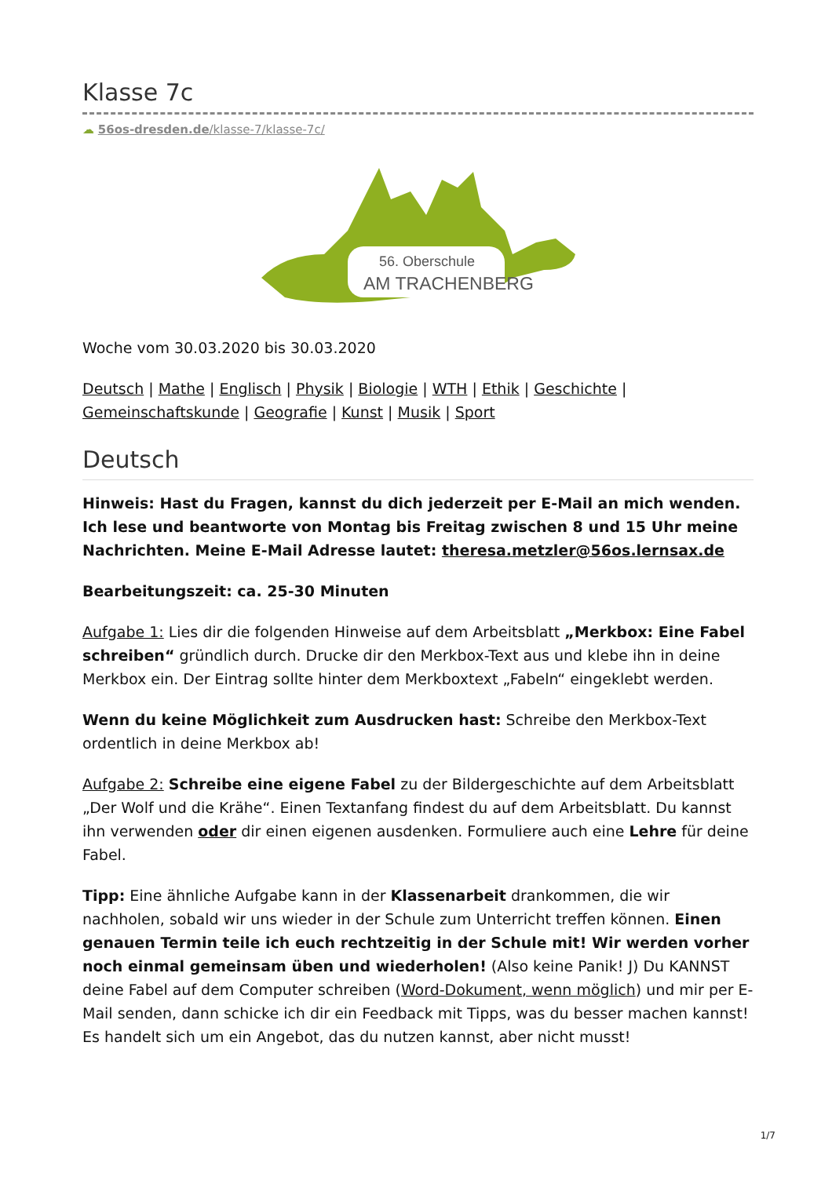Klasse 7c
☁ 56os-dresden.de/klasse-7/klasse-7c/
56. Oberschule
AM TRACHENBERG
Woche vom 30.03.2020 bis 30.03.2020
Deutsch | Mathe | Englisch | Physik | Biologie | WTH | Ethik | Geschichte | Gemeinschaftskunde | Geografie | Kunst | Musik | Sport
Deutsch
Hinweis: Hast du Fragen, kannst du dich jederzeit per E-Mail an mich wenden. Ich lese und beantworte von Montag bis Freitag zwischen 8 und 15 Uhr meine Nachrichten. Meine E-Mail Adresse lautet: theresa.metzler@56os.lernsax.de
Bearbeitungszeit: ca. 25-30 Minuten
Aufgabe 1: Lies dir die folgenden Hinweise auf dem Arbeitsblatt „Merkbox: Eine Fabel schreiben“ gründlich durch. Drucke dir den Merkbox-Text aus und klebe ihn in deine Merkbox ein. Der Eintrag sollte hinter dem Merkboxtext „Fabeln“ eingeklebt werden.
Wenn du keine Möglichkeit zum Ausdrucken hast: Schreibe den Merkbox-Text ordentlich in deine Merkbox ab!
Aufgabe 2: Schreibe eine eigene Fabel zu der Bildergeschichte auf dem Arbeitsblatt „Der Wolf und die Krähe“. Einen Textanfang findest du auf dem Arbeitsblatt. Du kannst ihn verwenden oder dir einen eigenen ausdenken. Formuliere auch eine Lehre für deine Fabel.
Tipp: Eine ähnliche Aufgabe kann in der Klassenarbeit drankommen, die wir nachholen, sobald wir uns wieder in der Schule zum Unterricht treffen können. Einen genauen Termin teile ich euch rechtzeitig in der Schule mit! Wir werden vorher noch einmal gemeinsam üben und wiederholen! (Also keine Panik! J) Du KANNST deine Fabel auf dem Computer schreiben (Word-Dokument, wenn möglich) und mir per E-Mail senden, dann schicke ich dir ein Feedback mit Tipps, was du besser machen kannst! Es handelt sich um ein Angebot, das du nutzen kannst, aber nicht musst!
1/7